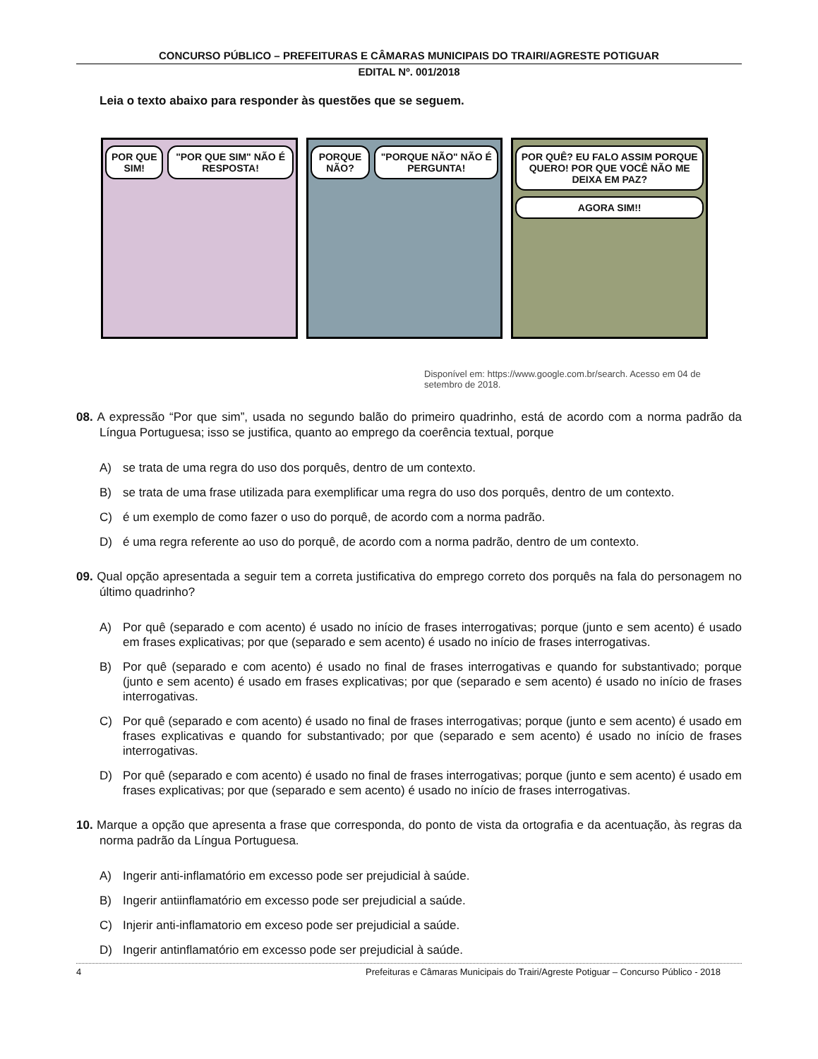CONCURSO PÚBLICO – PREFEITURAS E CÂMARAS MUNICIPAIS DO TRAIRI/AGRESTE POTIGUAR
EDITAL Nº. 001/2018
Leia o texto abaixo para responder às questões que se seguem.
POR QUE SIM! "POR QUE SIM" NÃO É RESPOSTA!
PORQUE NÃO? "PORQUE NÃO" NÃO É PERGUNTA!
POR QUÊ? EU FALO ASSIM PORQUE QUERO! POR QUE VOCÊ NÃO ME DEIXA EM PAZ?
AGORA SIM!!
Disponível em: https://www.google.com.br/search. Acesso em 04 de setembro de 2018.
08. A expressão “Por que sim”, usada no segundo balão do primeiro quadrinho, está de acordo com a norma padrão da Língua Portuguesa; isso se justifica, quanto ao emprego da coerência textual, porque
A) se trata de uma regra do uso dos porquês, dentro de um contexto.
B) se trata de uma frase utilizada para exemplificar uma regra do uso dos porquês, dentro de um contexto.
C) é um exemplo de como fazer o uso do porquê, de acordo com a norma padrão.
D) é uma regra referente ao uso do porquê, de acordo com a norma padrão, dentro de um contexto.
09. Qual opção apresentada a seguir tem a correta justificativa do emprego correto dos porquês na fala do personagem no último quadrinho?
A) Por quê (separado e com acento) é usado no início de frases interrogativas; porque (junto e sem acento) é usado em frases explicativas; por que (separado e sem acento) é usado no início de frases interrogativas.
B) Por quê (separado e com acento) é usado no final de frases interrogativas e quando for substantivado; porque (junto e sem acento) é usado em frases explicativas; por que (separado e sem acento) é usado no início de frases interrogativas.
C) Por quê (separado e com acento) é usado no final de frases interrogativas; porque (junto e sem acento) é usado em frases explicativas e quando for substantivado; por que (separado e sem acento) é usado no início de frases interrogativas.
D) Por quê (separado e com acento) é usado no final de frases interrogativas; porque (junto e sem acento) é usado em frases explicativas; por que (separado e sem acento) é usado no início de frases interrogativas.
10. Marque a opção que apresenta a frase que corresponda, do ponto de vista da ortografia e da acentuação, às regras da norma padrão da Língua Portuguesa.
A) Ingerir anti-inflamatório em excesso pode ser prejudicial à saúde.
B) Ingerir antiinflamatório em excesso pode ser prejudicial a saúde.
C) Injerir anti-inflamatorio em exceso pode ser prejudicial a saúde.
D) Ingerir antinflamatório em excesso pode ser prejudicial à saúde.
4 Prefeituras e Câmaras Municipais do Trairi/Agreste Potiguar – Concurso Público - 2018